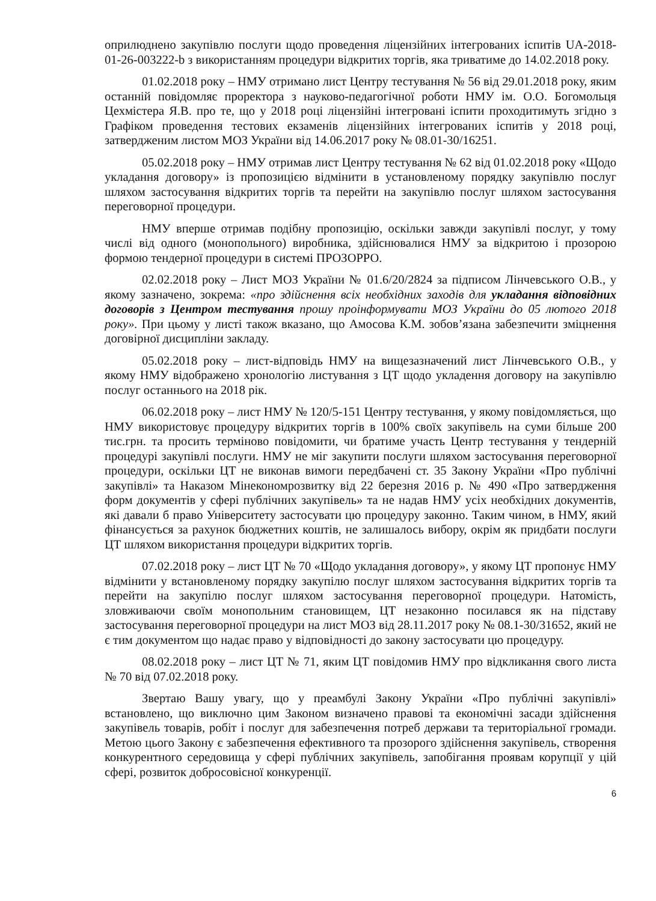оприлюднено закупівлю послуги щодо проведення ліцензійних інтегрованих іспитів UA-2018-01-26-003222-b з використанням процедури відкритих торгів, яка триватиме до 14.02.2018 року.
01.02.2018 року – НМУ отримано лист Центру тестування № 56 від 29.01.2018 року, яким останній повідомляє проректора з науково-педагогічної роботи НМУ ім. О.О. Богомольця Цехмістера Я.В. про те, що у 2018 році ліцензійні інтегровані іспити проходитимуть згідно з Графіком проведення тестових екзаменів ліцензійних інтегрованих іспитів у 2018 році, затвердженим листом МОЗ України від 14.06.2017 року № 08.01-30/16251.
05.02.2018 року – НМУ отримав лист Центру тестування № 62 від 01.02.2018 року «Щодо укладання договору» із пропозицією відмінити в установленому порядку закупівлю послуг шляхом застосування відкритих торгів та перейти на закупівлю послуг шляхом застосування переговорної процедури.
НМУ вперше отримав подібну пропозицію, оскільки завжди закупівлі послуг, у тому числі від одного (монопольного) виробника, здійснювалися НМУ за відкритою і прозорою формою тендерної процедури в системі ПРОЗОРРО.
02.02.2018 року – Лист МОЗ України № 01.6/20/2824 за підписом Лінчевського О.В., у якому зазначено, зокрема: «про здійснення всіх необхідних заходів для укладання відповідних договорів з Центром тестування прошу проінформувати МОЗ України до 05 лютого 2018 року». При цьому у листі також вказано, що Амосова К.М. зобов’язана забезпечити зміцнення договірної дисципліни закладу.
05.02.2018 року – лист-відповідь НМУ на вищезазначений лист Лінчевського О.В., у якому НМУ відображено хронологію листування з ЦТ щодо укладення договору на закупівлю послуг останнього на 2018 рік.
06.02.2018 року – лист НМУ № 120/5-151 Центру тестування, у якому повідомляється, що НМУ використовує процедуру відкритих торгів в 100% своїх закупівель на суми більше 200 тис.грн. та просить терміново повідомити, чи братиме участь Центр тестування у тендерній процедурі закупівлі послуги. НМУ не міг закупити послуги шляхом застосування переговорної процедури, оскільки ЦТ не виконав вимоги передбачені ст. 35 Закону України «Про публічні закупівлі» та Наказом Мінекономрозвитку від 22 березня 2016 р. № 490 «Про затвердження форм документів у сфері публічних закупівель» та не надав НМУ усіх необхідних документів, які давали б право Університету застосувати цю процедуру законно. Таким чином, в НМУ, який фінансується за рахунок бюджетних коштів, не залишалось вибору, окрім як придбати послуги ЦТ шляхом використання процедури відкритих торгів.
07.02.2018 року – лист ЦТ № 70 «Щодо укладання договору», у якому ЦТ пропонує НМУ відмінити у встановленому порядку закупілю послуг шляхом застосування відкритих торгів та перейти на закупілю послуг шляхом застосування переговорної процедури. Натомість, зловживаючи своїм монопольним становищем, ЦТ незаконно посилався як на підставу застосування переговорної процедури на лист МОЗ від 28.11.2017 року № 08.1-30/31652, який не є тим документом що надає право у відповідності до закону застосувати цю процедуру.
08.02.2018 року – лист ЦТ № 71, яким ЦТ повідомив НМУ про відкликання свого листа № 70 від 07.02.2018 року.
Звертаю Вашу увагу, що у преамбулі Закону України «Про публічні закупівлі» встановлено, що виключно цим Законом визначено правові та економічні засади здійснення закупівель товарів, робіт і послуг для забезпечення потреб держави та територіальної громади. Метою цього Закону є забезпечення ефективного та прозорого здійснення закупівель, створення конкурентного середовища у сфері публічних закупівель, запобігання проявам корупції у цій сфері, розвиток добросовісної конкуренції.
6